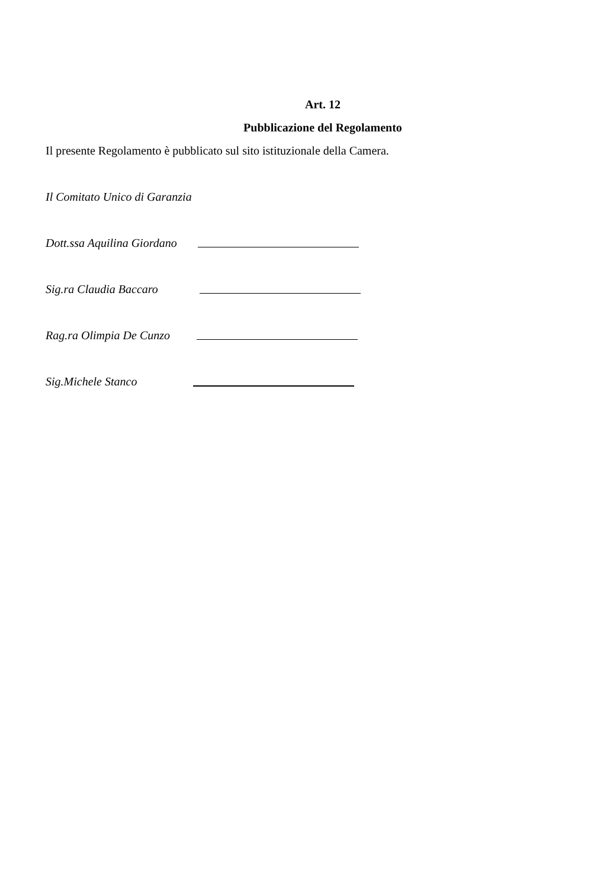Art. 12
Pubblicazione del Regolamento
Il presente Regolamento è pubblicato sul sito istituzionale della Camera.
Il Comitato Unico di Garanzia
Dott.ssa Aquilina Giordano
Sig.ra Claudia Baccaro
Rag.ra Olimpia De Cunzo
Sig.Michele Stanco